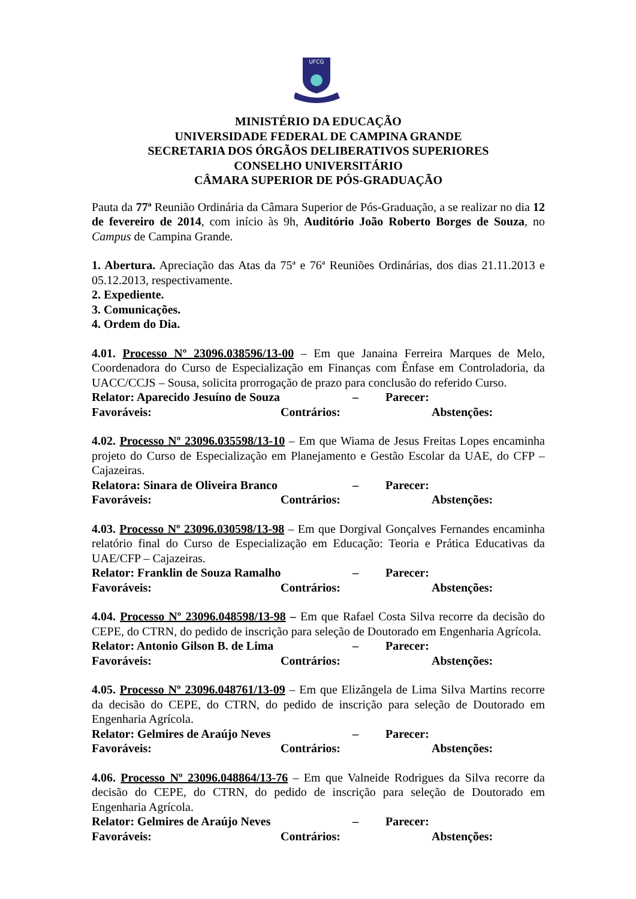UFCG
MINISTÉRIO DA EDUCAÇÃO
UNIVERSIDADE FEDERAL DE CAMPINA GRANDE
SECRETARIA DOS ÓRGÃOS DELIBERATIVOS SUPERIORES
CONSELHO UNIVERSITÁRIO
CÂMARA SUPERIOR DE PÓS-GRADUAÇÃO
Pauta da 77ª Reunião Ordinária da Câmara Superior de Pós-Graduação, a se realizar no dia 12 de fevereiro de 2014, com início às 9h, Auditório João Roberto Borges de Souza, no Campus de Campina Grande.
1. Abertura. Apreciação das Atas da 75ª e 76ª Reuniões Ordinárias, dos dias 21.11.2013 e 05.12.2013, respectivamente.
2. Expediente.
3. Comunicações.
4. Ordem do Dia.
4.01. Processo Nº 23096.038596/13-00 – Em que Janaina Ferreira Marques de Melo, Coordenadora do Curso de Especialização em Finanças com Ênfase em Controladoria, da UACC/CCJS – Sousa, solicita prorrogação de prazo para conclusão do referido Curso.
Relator: Aparecido Jesuíno de Souza – Parecer:
Favoráveis: Contrários: Abstenções:
4.02. Processo Nº 23096.035598/13-10 – Em que Wiama de Jesus Freitas Lopes encaminha projeto do Curso de Especialização em Planejamento e Gestão Escolar da UAE, do CFP – Cajazeiras.
Relatora: Sinara de Oliveira Branco – Parecer:
Favoráveis: Contrários: Abstenções:
4.03. Processo Nº 23096.030598/13-98 – Em que Dorgival Gonçalves Fernandes encaminha relatório final do Curso de Especialização em Educação: Teoria e Prática Educativas da UAE/CFP – Cajazeiras.
Relator: Franklin de Souza Ramalho – Parecer:
Favoráveis: Contrários: Abstenções:
4.04. Processo Nº 23096.048598/13-98 – Em que Rafael Costa Silva recorre da decisão do CEPE, do CTRN, do pedido de inscrição para seleção de Doutorado em Engenharia Agrícola.
Relator: Antonio Gilson B. de Lima – Parecer:
Favoráveis: Contrários: Abstenções:
4.05. Processo Nº 23096.048761/13-09 – Em que Elizângela de Lima Silva Martins recorre da decisão do CEPE, do CTRN, do pedido de inscrição para seleção de Doutorado em Engenharia Agrícola.
Relator: Gelmires de Araújo Neves – Parecer:
Favoráveis: Contrários: Abstenções:
4.06. Processo Nº 23096.048864/13-76 – Em que Valneide Rodrigues da Silva recorre da decisão do CEPE, do CTRN, do pedido de inscrição para seleção de Doutorado em Engenharia Agrícola.
Relator: Gelmires de Araújo Neves – Parecer:
Favoráveis: Contrários: Abstenções: